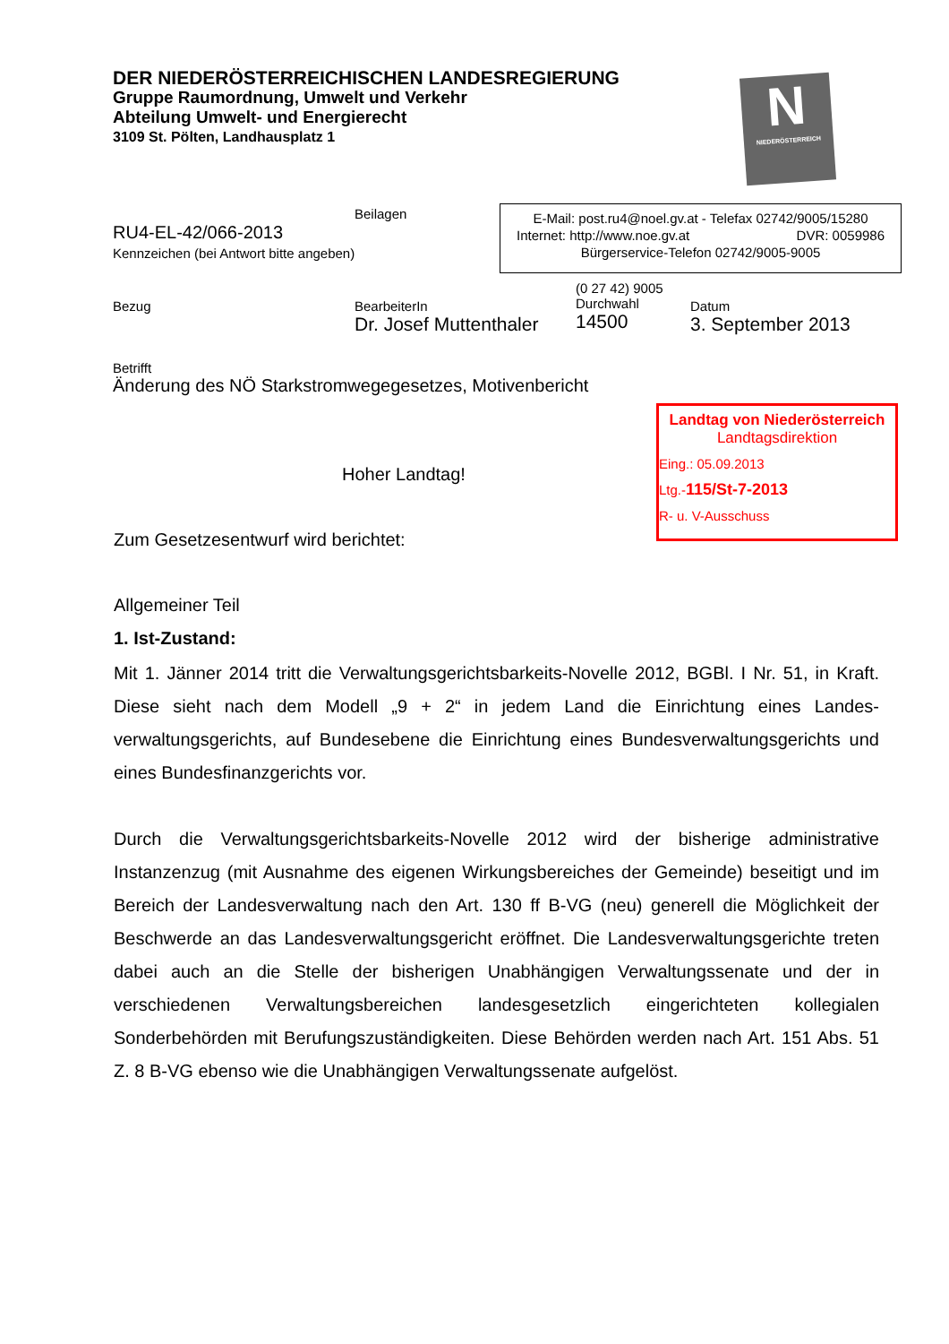DER NIEDERÖSTERREICHISCHEN LANDESREGIERUNG
Gruppe Raumordnung, Umwelt und Verkehr
Abteilung Umwelt- und Energierecht
3109 St. Pölten, Landhausplatz 1
N
NIEDERÖSTERREICH
Beilagen
RU4-EL-42/066-2013
Kennzeichen (bei Antwort bitte angeben)
E-Mail: post.ru4@noel.gv.at - Telefax 02742/9005/15280
Internet: http://www.noe.gv.at DVR: 0059986
Bürgerservice-Telefon 02742/9005-9005
Bezug
BearbeiterIn
Dr. Josef Muttenthaler
(0 27 42) 9005
Durchwahl
14500
Datum
3. September 2013
Betrifft
Änderung des NÖ Starkstromwegegesetzes, Motivenbericht
Landtag von Niederösterreich
Landtagsdirektion
Eing.: 05.09.2013
Ltg.-115/St-7-2013
R- u. V-Ausschuss
Hoher Landtag!
Zum Gesetzesentwurf wird berichtet:
Allgemeiner Teil
1. Ist-Zustand:
Mit 1. Jänner 2014 tritt die Verwaltungsgerichtsbarkeits-Novelle 2012, BGBl. I Nr. 51, in Kraft. Diese sieht nach dem Modell „9 + 2“ in jedem Land die Einrichtung eines Landes-verwaltungsgerichts, auf Bundesebene die Einrichtung eines Bundesverwaltungsgerichts und eines Bundesfinanzgerichts vor.
Durch die Verwaltungsgerichtsbarkeits-Novelle 2012 wird der bisherige administrative Instanzenzug (mit Ausnahme des eigenen Wirkungsbereiches der Gemeinde) beseitigt und im Bereich der Landesverwaltung nach den Art. 130 ff B-VG (neu) generell die Möglichkeit der Beschwerde an das Landesverwaltungsgericht eröffnet. Die Landesverwaltungsgerichte treten dabei auch an die Stelle der bisherigen Unabhängigen Verwaltungssenate und der in verschiedenen Verwaltungsbereichen landesgesetzlich eingerichteten kollegialen Sonderbehörden mit Berufungszuständigkeiten. Diese Behörden werden nach Art. 151 Abs. 51 Z. 8 B-VG ebenso wie die Unabhängigen Verwaltungssenate aufgelöst.